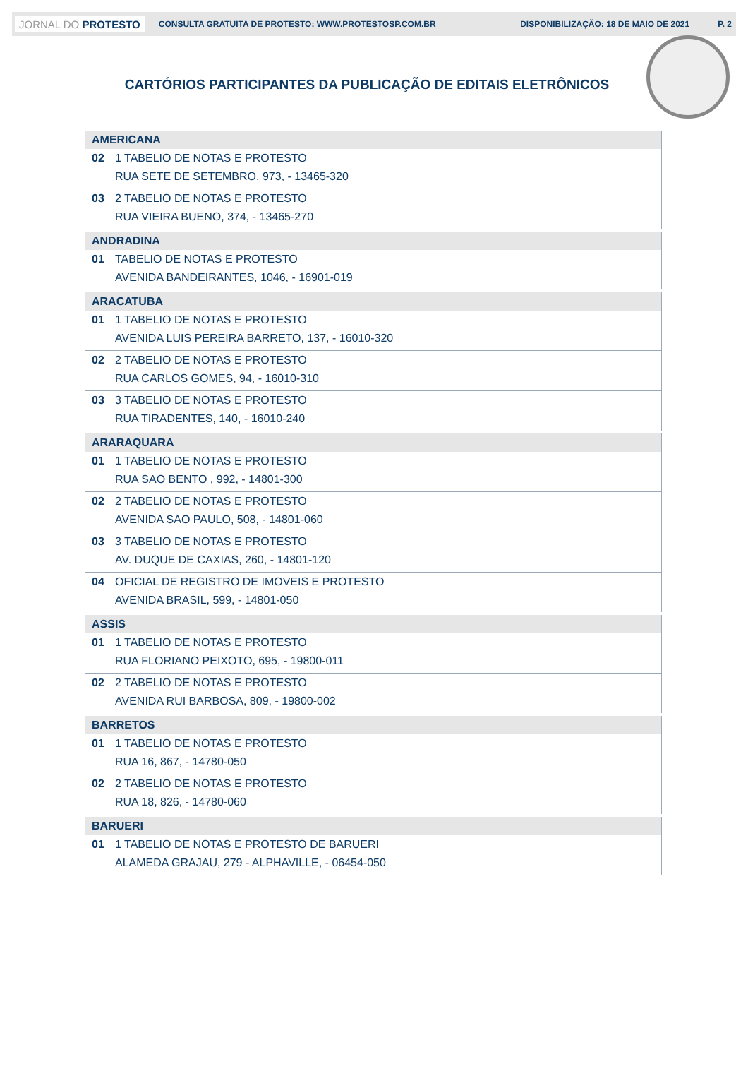JORNAL DO PROTESTO CONSULTA GRATUITA DE PROTESTO: WWW.PROTESTOSP.COM.BR DISPONIBILIZAÇÃO: 18 DE MAIO DE 2021 P. 2
CARTÓRIOS PARTICIPANTES DA PUBLICAÇÃO DE EDITAIS ELETRÔNICOS
| AMERICANA | |
| --- | --- |
| 02 | 1 TABELIO DE NOTAS E PROTESTO |
| | RUA SETE DE SETEMBRO, 973, - 13465-320 |
| 03 | 2 TABELIO DE NOTAS E PROTESTO |
| | RUA VIEIRA BUENO, 374, - 13465-270 |
| ANDRADINA | |
| 01 | TABELIO DE NOTAS E PROTESTO |
| | AVENIDA BANDEIRANTES, 1046, - 16901-019 |
| ARACATUBA | |
| 01 | 1 TABELIO DE NOTAS E PROTESTO |
| | AVENIDA LUIS PEREIRA BARRETO, 137, - 16010-320 |
| 02 | 2 TABELIO DE NOTAS E PROTESTO |
| | RUA CARLOS GOMES, 94, - 16010-310 |
| 03 | 3 TABELIO DE NOTAS E PROTESTO |
| | RUA TIRADENTES, 140, - 16010-240 |
| ARARAQUARA | |
| 01 | 1 TABELIO DE NOTAS E PROTESTO |
| | RUA SAO BENTO , 992, - 14801-300 |
| 02 | 2 TABELIO DE NOTAS E PROTESTO |
| | AVENIDA SAO PAULO, 508, - 14801-060 |
| 03 | 3 TABELIO DE NOTAS E PROTESTO |
| | AV. DUQUE DE CAXIAS, 260, - 14801-120 |
| 04 | OFICIAL DE REGISTRO DE IMOVEIS E PROTESTO |
| | AVENIDA BRASIL, 599, - 14801-050 |
| ASSIS | |
| 01 | 1 TABELIO DE NOTAS E PROTESTO |
| | RUA FLORIANO PEIXOTO, 695, - 19800-011 |
| 02 | 2 TABELIO DE NOTAS E PROTESTO |
| | AVENIDA RUI BARBOSA, 809, - 19800-002 |
| BARRETOS | |
| 01 | 1 TABELIO DE NOTAS E PROTESTO |
| | RUA 16, 867, - 14780-050 |
| 02 | 2 TABELIO DE NOTAS E PROTESTO |
| | RUA 18, 826, - 14780-060 |
| BARUERI | |
| 01 | 1 TABELIO DE NOTAS E PROTESTO DE BARUERI |
| | ALAMEDA GRAJAU, 279 - ALPHAVILLE, - 06454-050 |